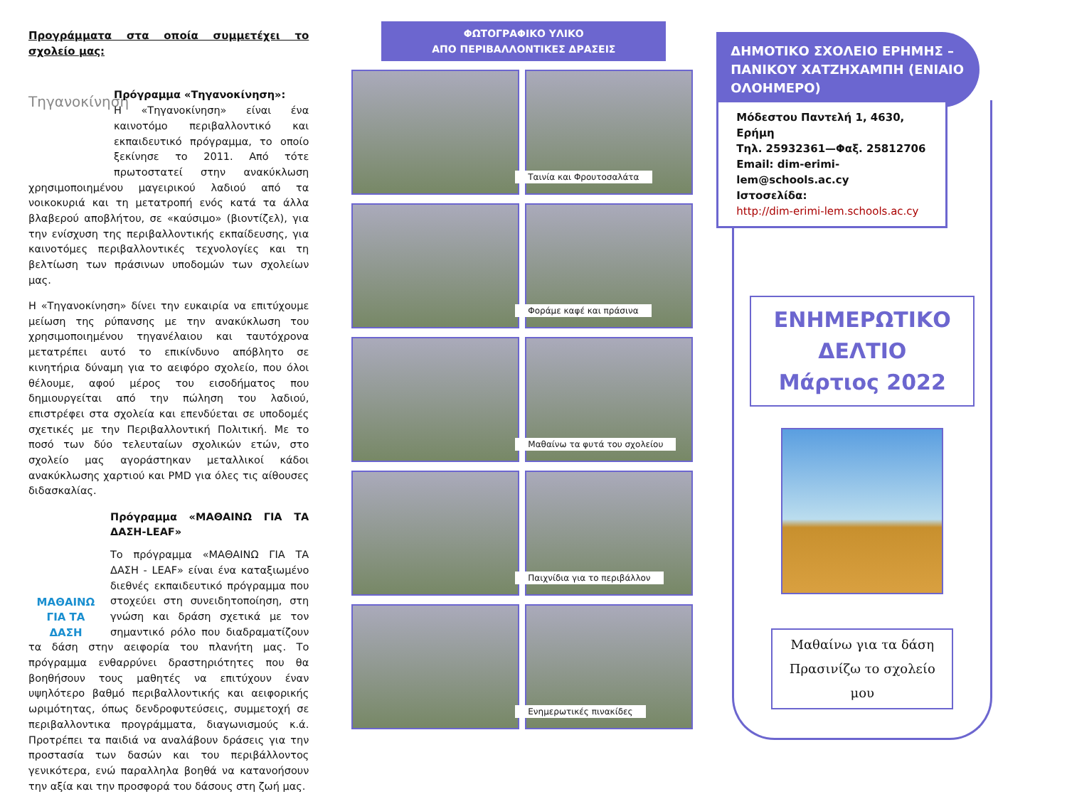Προγράμματα στα οποία συμμετέχει το σχολείο μας:
Τηγανοκίνηση
Πρόγραμμα «Τηγανοκίνηση»:
Η «Τηγανοκίνηση» είναι ένα καινοτόμο περιβαλλοντικό και εκπαιδευτικό πρόγραμμα, το οποίο ξεκίνησε το 2011. Από τότε πρωτοστατεί στην ανακύκλωση χρησιμοποιημένου μαγειρικού λαδιού από τα νοικοκυριά και τη μετατροπή ενός κατά τα άλλα βλαβερού αποβλήτου, σε «καύσιμο» (βιοντίζελ), για την ενίσχυση της περιβαλλοντικής εκπαίδευσης, για καινοτόμες περιβαλλοντικές τεχνολογίες και τη βελτίωση των πράσινων υποδομών των σχολείων μας.
Η «Τηγανοκίνηση» δίνει την ευκαιρία να επιτύχουμε μείωση της ρύπανσης με την ανακύκλωση του χρησιμοποιημένου τηγανέλαιου και ταυτόχρονα μετατρέπει αυτό το επικίνδυνο απόβλητο σε κινητήρια δύναμη για το αειφόρο σχολείο, που όλοι θέλουμε, αφού μέρος του εισοδήματος που δημιουργείται από την πώληση του λαδιού, επιστρέφει στα σχολεία και επενδύεται σε υποδομές σχετικές με την Περιβαλλοντική Πολιτική. Με το ποσό των δύο τελευταίων σχολικών ετών, στο σχολείο μας αγοράστηκαν μεταλλικοί κάδοι ανακύκλωσης χαρτιού και PMD για όλες τις αίθουσες διδασκαλίας.
ΜΑΘΑΙΝΩ
ΓΙΑ ΤΑ ΔΑΣΗ
Πρόγραμμα «ΜΑΘΑΙΝΩ ΓΙΑ ΤΑ ΔΑΣΗ-LEAF»
Το πρόγραμμα «ΜΑΘΑΙΝΩ ΓΙΑ ΤΑ ΔΑΣΗ - LEAF» είναι ένα καταξιωμένο διεθνές εκπαιδευτικό πρόγραμμα που στοχεύει στη συνειδητοποίηση, στη γνώση και δράση σχετικά με τον σημαντικό ρόλο που διαδραματίζουν τα δάση στην αειφορία του πλανήτη μας. Το πρόγραμμα ενθαρρύνει δραστηριότητες που θα βοηθήσουν τους μαθητές να επιτύχουν έναν υψηλότερο βαθμό περιβαλλοντικής και αειφορικής ωριμότητας, όπως δενδροφυτεύσεις, συμμετοχή σε περιβαλλοντικα προγράμματα, διαγωνισμούς κ.ά. Προτρέπει τα παιδιά να αναλάβουν δράσεις για την προστασία των δασών και του περιβάλλοντος γενικότερα, ενώ παραλληλα βοηθά να κατανοήσουν την αξία και την προσφορά του δάσους στη ζωή μας.
ΦΩΤΟΓΡΑΦΙΚΟ ΥΛΙΚΟ
ΑΠΟ ΠΕΡΙΒΑΛΛΟΝΤΙΚΕΣ ΔΡΑΣΕΙΣ
Ταινία και Φρουτοσαλάτα
Φοράμε καφέ και πράσινα
Μαθαίνω τα φυτά του σχολείου
Παιχνίδια για το περιβάλλον
Ενημερωτικές πινακίδες
ΔΗΜΟΤΙΚΟ ΣΧΟΛΕΙΟ ΕΡΗΜΗΣ – ΠΑΝΙΚΟΥ ΧΑΤΖΗΧΑΜΠΗ (ΕΝΙΑΙΟ ΟΛΟΗΜΕΡΟ)
Μόδεστου Παντελή 1, 4630, Ερήμη
Τηλ. 25932361—Φαξ. 25812706
Email: dim-erimi-lem@schools.ac.cy
Ιστοσελίδα:
http://dim-erimi-lem.schools.ac.cy
ΕΝΗΜΕΡΩΤΙΚΟ
ΔΕΛΤΙΟ
Μάρτιος 2022
Μαθαίνω για τα δάση
Πρασινίζω το σχολείο μου